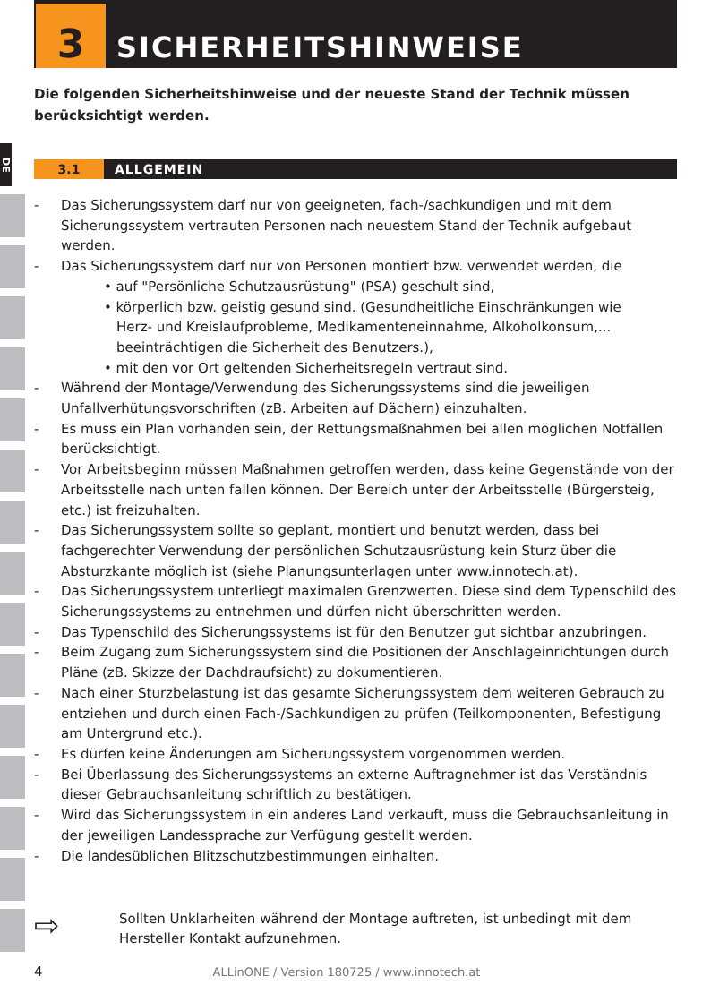3
SICHERHEITSHINWEISE
Die folgenden Sicherheitshinweise und der neueste Stand der Technik müssen berücksichtigt werden.
DE
3.1 ALLGEMEIN
- Das Sicherungssystem darf nur von geeigneten, fach-/sachkundigen und mit dem Sicherungssystem vertrauten Personen nach neuestem Stand der Technik aufgebaut werden.
- Das Sicherungssystem darf nur von Personen montiert bzw. verwendet werden, die
• auf "Persönliche Schutzausrüstung" (PSA) geschult sind,
• körperlich bzw. geistig gesund sind. (Gesundheitliche Einschränkungen wie
Herz- und Kreislaufprobleme, Medikamenteneinnahme, Alkoholkonsum,...
beeinträchtigen die Sicherheit des Benutzers.),
• mit den vor Ort geltenden Sicherheitsregeln vertraut sind.
- Während der Montage/Verwendung des Sicherungssystems sind die jeweiligen Unfallverhütungsvorschriften (zB. Arbeiten auf Dächern) einzuhalten.
- Es muss ein Plan vorhanden sein, der Rettungsmaßnahmen bei allen möglichen Notfällen berücksichtigt.
- Vor Arbeitsbeginn müssen Maßnahmen getroffen werden, dass keine Gegenstände von der Arbeitsstelle nach unten fallen können. Der Bereich unter der Arbeitsstelle (Bürgersteig, etc.) ist freizuhalten.
- Das Sicherungssystem sollte so geplant, montiert und benutzt werden, dass bei fachgerechter Verwendung der persönlichen Schutzausrüstung kein Sturz über die Absturzkante möglich ist (siehe Planungsunterlagen unter www.innotech.at).
- Das Sicherungssystem unterliegt maximalen Grenzwerten. Diese sind dem Typenschild des Sicherungssystems zu entnehmen und dürfen nicht überschritten werden.
- Das Typenschild des Sicherungssystems ist für den Benutzer gut sichtbar anzubringen.
- Beim Zugang zum Sicherungssystem sind die Positionen der Anschlageinrichtungen durch Pläne (zB. Skizze der Dachdraufsicht) zu dokumentieren.
- Nach einer Sturzbelastung ist das gesamte Sicherungssystem dem weiteren Gebrauch zu entziehen und durch einen Fach-/Sachkundigen zu prüfen (Teilkomponenten, Befestigung am Untergrund etc.).
- Es dürfen keine Änderungen am Sicherungssystem vorgenommen werden.
- Bei Überlassung des Sicherungssystems an externe Auftragnehmer ist das Verständnis dieser Gebrauchsanleitung schriftlich zu bestätigen.
- Wird das Sicherungssystem in ein anderes Land verkauft, muss die Gebrauchsanleitung in der jeweiligen Landessprache zur Verfügung gestellt werden.
- Die landesüblichen Blitzschutzbestimmungen einhalten.
⇨ Sollten Unklarheiten während der Montage auftreten, ist unbedingt mit dem Hersteller Kontakt aufzunehmen.
4 ALLinONE / Version 180725 / www.innotech.at